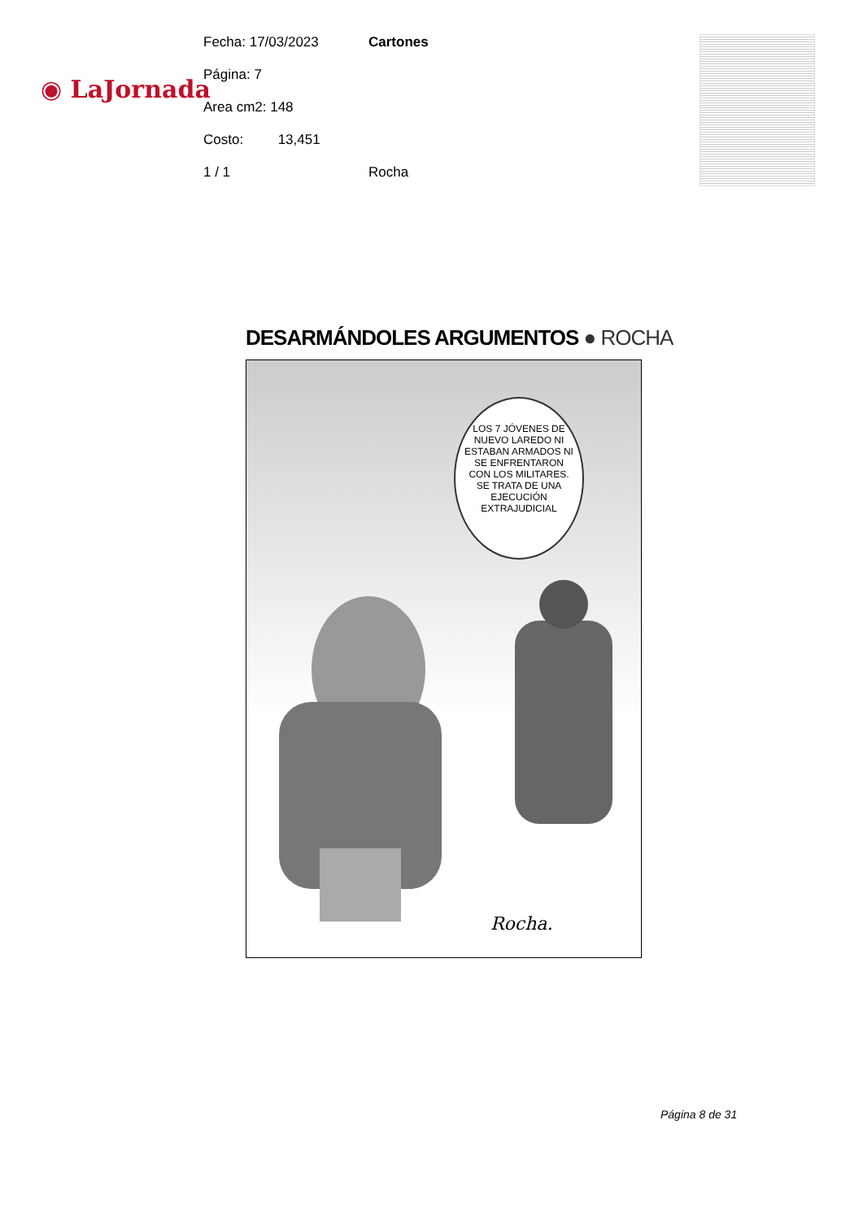◉ LaJornada
Fecha: 17/03/2023 Cartones
Página: 7
Area cm2: 148
Costo: 13,451
1 / 1 Rocha
DESARMÁNDOLES ARGUMENTOS ● ROCHA
LOS 7 JÓVENES DE NUEVO LAREDO NI ESTABAN ARMADOS NI SE ENFRENTARON CON LOS MILITARES. SE TRATA DE UNA EJECUCIÓN EXTRAJUDICIAL
Rocha.
Página 8 de 31